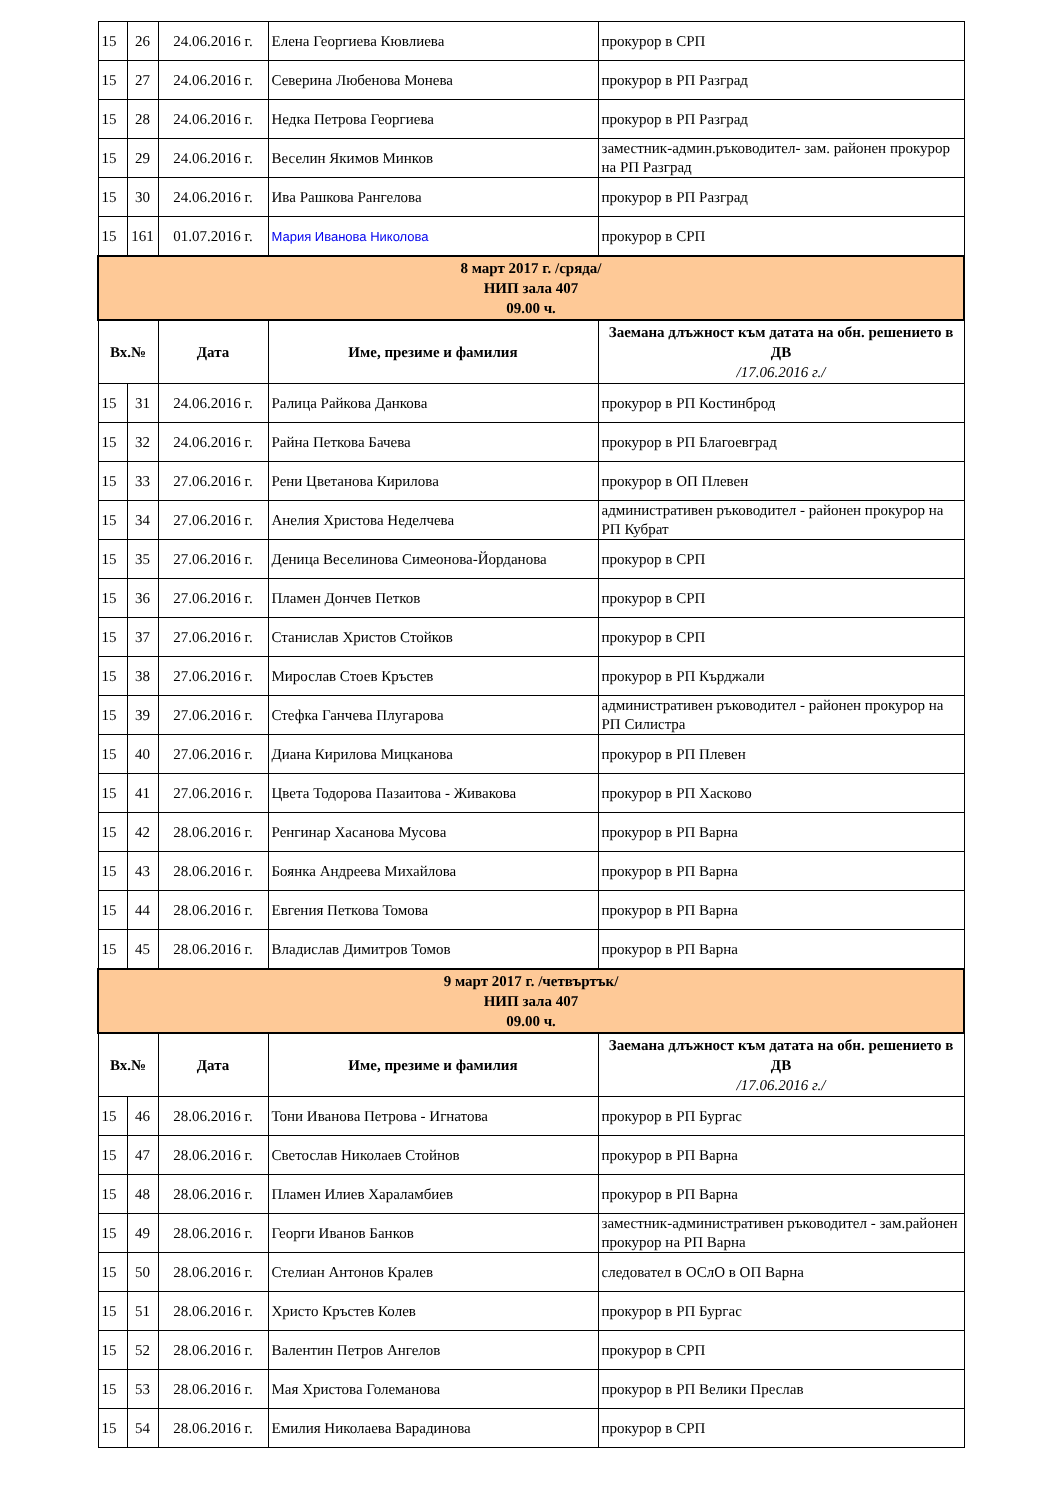| 15 | 26 | 24.06.2016 г. | Елена Георгиева Кювлиева | прокурор в СРП |
| 15 | 27 | 24.06.2016 г. | Северина Любенова Монева | прокурор в РП Разград |
| 15 | 28 | 24.06.2016 г. | Недка Петрова Георгиева | прокурор в РП Разград |
| 15 | 29 | 24.06.2016 г. | Веселин Якимов Минков | заместник-админ.ръководител- зам. районен прокурор на РП Разград |
| 15 | 30 | 24.06.2016 г. | Ива Рашкова Рангелова | прокурор в РП Разград |
| 15 | 161 | 01.07.2016 г. | Мария Иванова Николова | прокурор в СРП |
| 8 март 2017 г. /сряда/ НИП зала 407 09.00 ч. | | | | |
| Вх.№ | | Дата | Име, презиме и фамилия | Заемана длъжност към датата на обн. решението в ДВ /17.06.2016 г./ |
| 15 | 31 | 24.06.2016 г. | Ралица Райкова Данкова | прокурор в РП Костинброд |
| 15 | 32 | 24.06.2016 г. | Райна Петкова Бачева | прокурор в РП Благоевград |
| 15 | 33 | 27.06.2016 г. | Рени Цветанова Кирилова | прокурор в ОП Плевен |
| 15 | 34 | 27.06.2016 г. | Анелия Христова Неделчева | административен ръководител - районен прокурор на РП Кубрат |
| 15 | 35 | 27.06.2016 г. | Деница Веселинова Симеонова-Йорданова | прокурор в СРП |
| 15 | 36 | 27.06.2016 г. | Пламен Дончев Петков | прокурор в СРП |
| 15 | 37 | 27.06.2016 г. | Станислав Христов Стойков | прокурор в СРП |
| 15 | 38 | 27.06.2016 г. | Мирослав Стоев Кръстев | прокурор в РП Кърджали |
| 15 | 39 | 27.06.2016 г. | Стефка Ганчева Плугарова | административен ръководител - районен прокурор на РП Силистра |
| 15 | 40 | 27.06.2016 г. | Диана Кирилова Мицканова | прокурор в РП Плевен |
| 15 | 41 | 27.06.2016 г. | Цвета Тодорова Пазаитова - Живакова | прокурор в РП Хасково |
| 15 | 42 | 28.06.2016 г. | Ренгинар Хасанова Мусова | прокурор в РП Варна |
| 15 | 43 | 28.06.2016 г. | Боянка Андреева Михайлова | прокурор в РП Варна |
| 15 | 44 | 28.06.2016 г. | Евгения Петкова Томова | прокурор в РП Варна |
| 15 | 45 | 28.06.2016 г. | Владислав Димитров Томов | прокурор в РП Варна |
| 9 март 2017 г. /четвъртък/ НИП зала 407 09.00 ч. | | | | |
| Вх.№ | | Дата | Име, презиме и фамилия | Заемана длъжност към датата на обн. решението в ДВ /17.06.2016 г./ |
| 15 | 46 | 28.06.2016 г. | Тони Иванова Петрова - Игнатова | прокурор в РП Бургас |
| 15 | 47 | 28.06.2016 г. | Светослав Николаев Стойнов | прокурор в РП Варна |
| 15 | 48 | 28.06.2016 г. | Пламен Илиев Хараламбиев | прокурор в РП Варна |
| 15 | 49 | 28.06.2016 г. | Георги Иванов Банков | заместник-административен ръководител - зам.районен прокурор на РП Варна |
| 15 | 50 | 28.06.2016 г. | Стелиан Антонов Кралев | следовател в ОСлО в ОП Варна |
| 15 | 51 | 28.06.2016 г. | Христо Кръстев Колев | прокурор в РП Бургас |
| 15 | 52 | 28.06.2016 г. | Валентин Петров Ангелов | прокурор в СРП |
| 15 | 53 | 28.06.2016 г. | Мая Христова Големанова | прокурор в РП Велики Преслав |
| 15 | 54 | 28.06.2016 г. | Емилия Николаева Варадинова | прокурор в СРП |